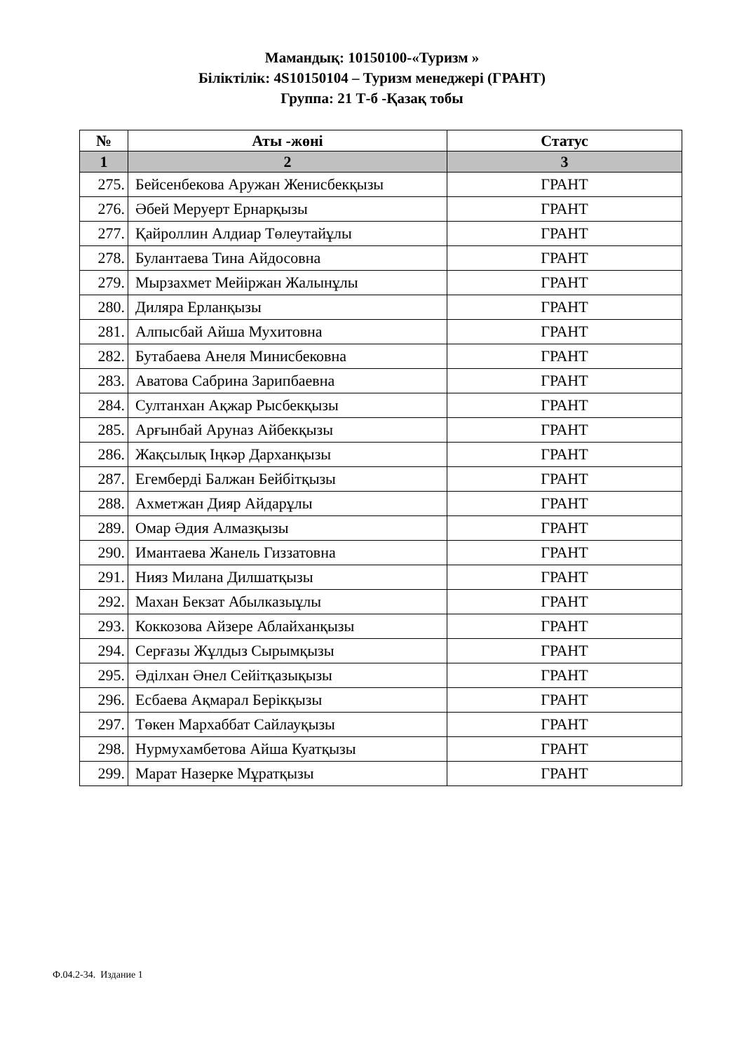Мамандық: 10150100-«Туризм »
Біліктілік: 4S10150104 – Туризм менеджері (ГРАНТ)
Группа: 21 Т-б -Қазақ тобы
| № | Аты -жөні | Статус |
| --- | --- | --- |
| 1 | 2 | 3 |
| 275. | Бейсенбекова Аружан Женисбекқызы | ГРАНТ |
| 276. | Әбей Меруерт Ернарқызы | ГРАНТ |
| 277. | Қайроллин Алдиар Төлеутайұлы | ГРАНТ |
| 278. | Булантаева Тина Айдосовна | ГРАНТ |
| 279. | Мырзахмет Мейіржан Жалынұлы | ГРАНТ |
| 280. | Диляра Ерланқызы | ГРАНТ |
| 281. | Алпысбай Айша Мухитовна | ГРАНТ |
| 282. | Бутабаева Анеля Минисбековна | ГРАНТ |
| 283. | Аватова Сабрина Зарипбаевна | ГРАНТ |
| 284. | Султанхан Ақжар Рысбекқызы | ГРАНТ |
| 285. | Арғынбай Аруназ Айбекқызы | ГРАНТ |
| 286. | Жақсылық Іңкәр Дарханқызы | ГРАНТ |
| 287. | Егемберді Балжан Бейбітқызы | ГРАНТ |
| 288. | Ахметжан Дияр Айдарұлы | ГРАНТ |
| 289. | Омар Әдия Алмазқызы | ГРАНТ |
| 290. | Имантаева Жанель Гиззатовна | ГРАНТ |
| 291. | Нияз Милана Дилшатқызы | ГРАНТ |
| 292. | Махан Бекзат Абылказыұлы | ГРАНТ |
| 293. | Коккозова Айзере Аблайханқызы | ГРАНТ |
| 294. | Серғазы Жұлдыз Сырымқызы | ГРАНТ |
| 295. | Әділхан Әнел Сейітқазықызы | ГРАНТ |
| 296. | Есбаева Ақмарал Берікқызы | ГРАНТ |
| 297. | Төкен Мархаббат Сайлауқызы | ГРАНТ |
| 298. | Нурмухамбетова Айша Куатқызы | ГРАНТ |
| 299. | Марат Назерке Мұратқызы | ГРАНТ |
Ф.04.2-34. Издание 1